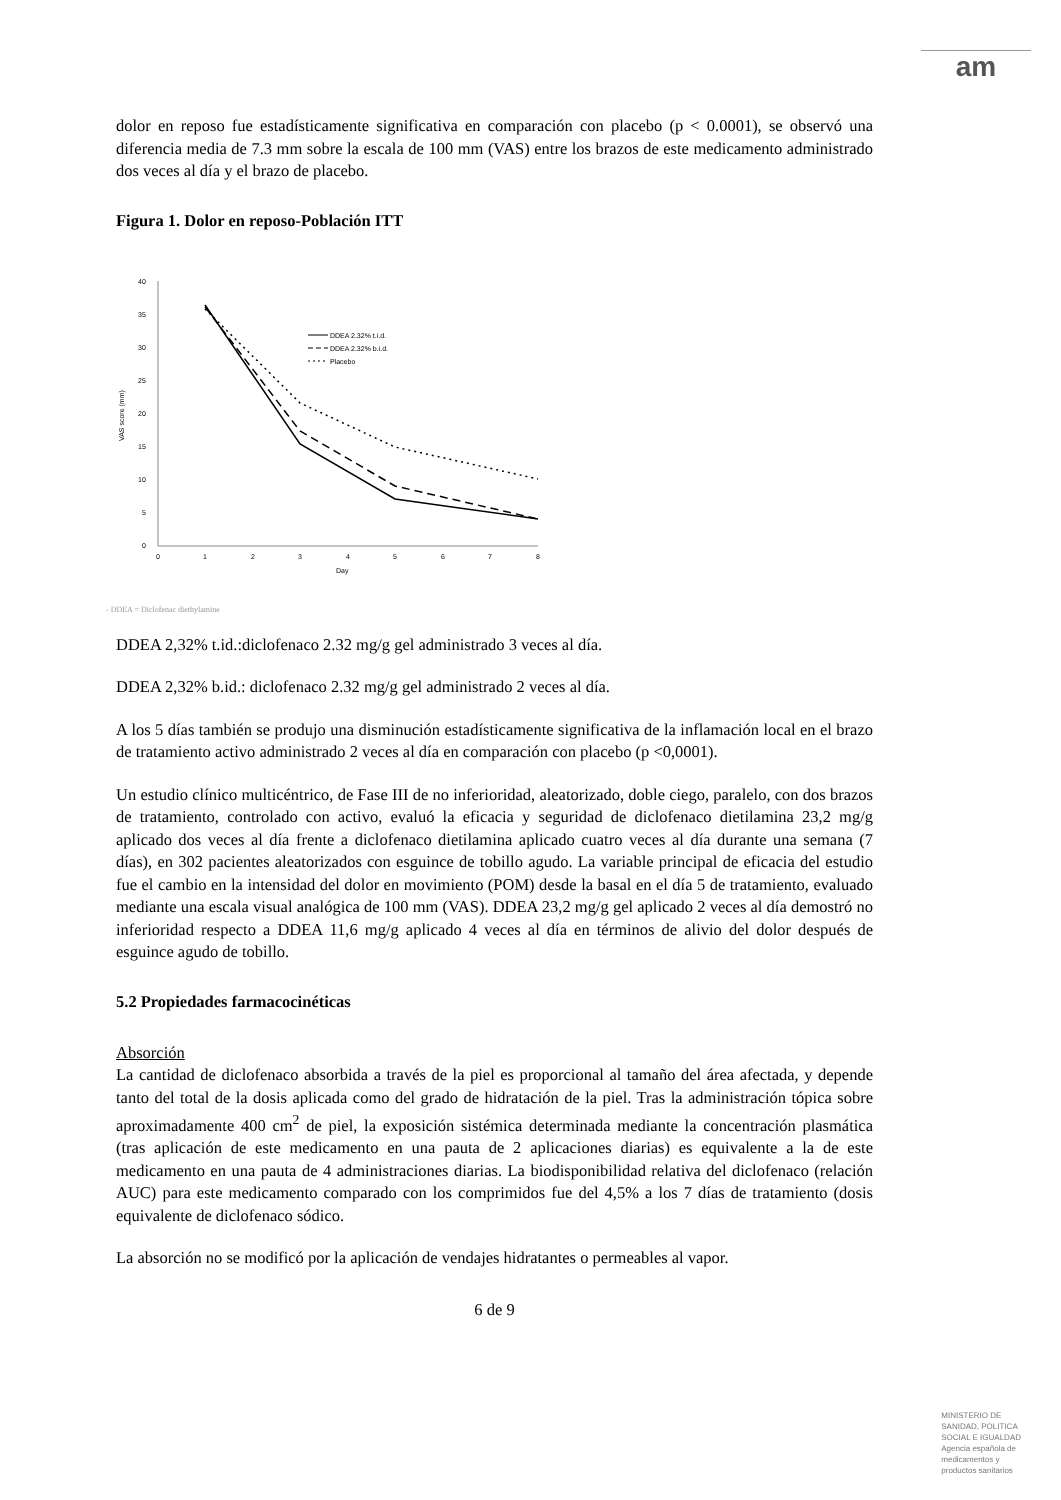am
dolor en reposo fue estadísticamente significativa en comparación con placebo (p < 0.0001), se observó una diferencia media de 7.3 mm sobre la escala de 100 mm (VAS) entre los brazos de este medicamento administrado dos veces al día y el brazo de placebo.
Figura 1. Dolor en reposo-Población ITT
40
35
30
25
20
15
10
5
0
0
1
2
3
4
5
6
7
8
Day
VAS score (mm)
DDEA 2.32% t.i.d.
DDEA 2.32% b.i.d.
Placebo
- DDEA = Diclofenac diethylamine
DDEA 2,32% t.id.:diclofenaco 2.32 mg/g gel administrado 3 veces al día.
DDEA 2,32% b.id.: diclofenaco 2.32 mg/g gel administrado 2 veces al día.
A los 5 días también se produjo una disminución estadísticamente significativa de la inflamación local en el brazo de tratamiento activo administrado 2 veces al día en comparación con placebo (p <0,0001).
Un estudio clínico multicéntrico, de Fase III de no inferioridad, aleatorizado, doble ciego, paralelo, con dos brazos de tratamiento, controlado con activo, evaluó la eficacia y seguridad de diclofenaco dietilamina 23,2 mg/g aplicado dos veces al día frente a diclofenaco dietilamina aplicado cuatro veces al día durante una semana (7 días), en 302 pacientes aleatorizados con esguince de tobillo agudo. La variable principal de eficacia del estudio fue el cambio en la intensidad del dolor en movimiento (POM) desde la basal en el día 5 de tratamiento, evaluado mediante una escala visual analógica de 100 mm (VAS). DDEA 23,2 mg/g gel aplicado 2 veces al día demostró no inferioridad respecto a DDEA 11,6 mg/g aplicado 4 veces al día en términos de alivio del dolor después de esguince agudo de tobillo.
5.2 Propiedades farmacocinéticas
Absorción
La cantidad de diclofenaco absorbida a través de la piel es proporcional al tamaño del área afectada, y depende tanto del total de la dosis aplicada como del grado de hidratación de la piel. Tras la administración tópica sobre aproximadamente 400 cm<sup>2</sup> de piel, la exposición sistémica determinada mediante la concentración plasmática (tras aplicación de este medicamento en una pauta de 2 aplicaciones diarias) es equivalente a la de este medicamento en una pauta de 4 administraciones diarias. La biodisponibilidad relativa del diclofenaco (relación AUC) para este medicamento comparado con los comprimidos fue del 4,5% a los 7 días de tratamiento (dosis equivalente de diclofenaco sódico.
La absorción no se modificó por la aplicación de vendajes hidratantes o permeables al vapor.
6 de 9
MINISTERIO DE
SANIDAD, POLITICA
SOCIAL E IGUALDAD
Agencia española de
medicamentos y
productos sanitarios